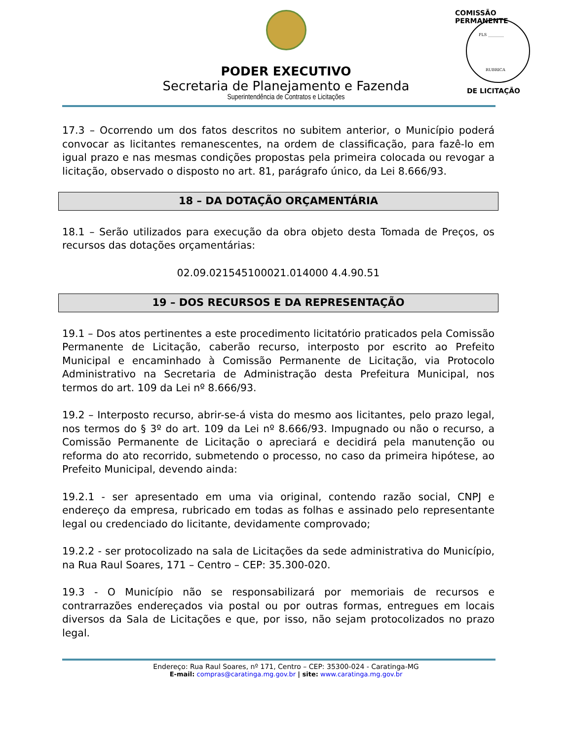PODER EXECUTIVO
Secretaria de Planejamento e Fazenda
Superintendência de Contratos e Licitações
COMISSÃO PERMANENTE
FLS ________
RUBRICA
DE LICITAÇÃO
17.3 – Ocorrendo um dos fatos descritos no subitem anterior, o Município poderá convocar as licitantes remanescentes, na ordem de classificação, para fazê-lo em igual prazo e nas mesmas condições propostas pela primeira colocada ou revogar a licitação, observado o disposto no art. 81, parágrafo único, da Lei 8.666/93.
18 – DA DOTAÇÃO ORÇAMENTÁRIA
18.1 – Serão utilizados para execução da obra objeto desta Tomada de Preços, os recursos das dotações orçamentárias:
02.09.021545100021.014000 4.4.90.51
19 – DOS RECURSOS E DA REPRESENTAÇÃO
19.1 – Dos atos pertinentes a este procedimento licitatório praticados pela Comissão Permanente de Licitação, caberão recurso, interposto por escrito ao Prefeito Municipal e encaminhado à Comissão Permanente de Licitação, via Protocolo Administrativo na Secretaria de Administração desta Prefeitura Municipal, nos termos do art. 109 da Lei nº 8.666/93.
19.2 – Interposto recurso, abrir-se-á vista do mesmo aos licitantes, pelo prazo legal, nos termos do § 3º do art. 109 da Lei nº 8.666/93. Impugnado ou não o recurso, a Comissão Permanente de Licitação o apreciará e decidirá pela manutenção ou reforma do ato recorrido, submetendo o processo, no caso da primeira hipótese, ao Prefeito Municipal, devendo ainda:
19.2.1 - ser apresentado em uma via original, contendo razão social, CNPJ e endereço da empresa, rubricado em todas as folhas e assinado pelo representante legal ou credenciado do licitante, devidamente comprovado;
19.2.2 - ser protocolizado na sala de Licitações da sede administrativa do Município, na Rua Raul Soares, 171 – Centro – CEP: 35.300-020.
19.3 - O Município não se responsabilizará por memoriais de recursos e contrarrazões endereçados via postal ou por outras formas, entregues em locais diversos da Sala de Licitações e que, por isso, não sejam protocolizados no prazo legal.
Endereço: Rua Raul Soares, nº 171, Centro – CEP: 35300-024 - Caratinga-MG
E-mail: compras@caratinga.mg.gov.br | site: www.caratinga.mg.gov.br